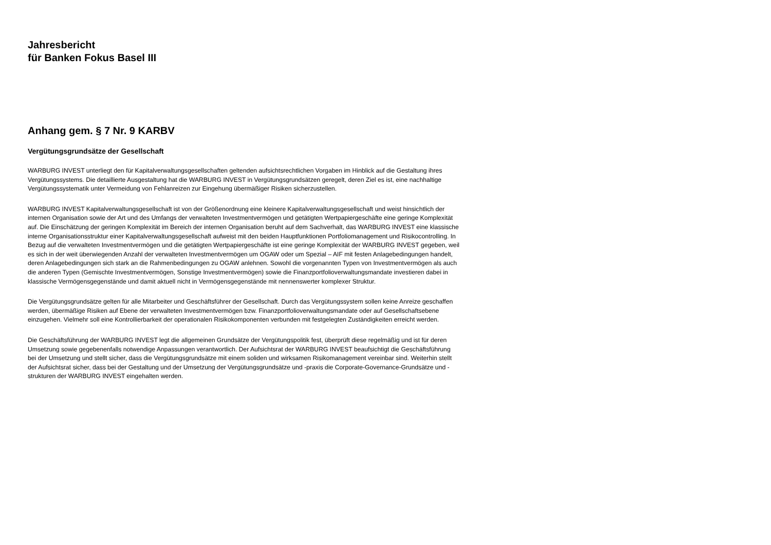Jahresbericht
für Banken Fokus Basel III
Anhang gem. § 7 Nr. 9 KARBV
Vergütungsgrundsätze der Gesellschaft
WARBURG INVEST unterliegt den für Kapitalverwaltungsgesellschaften geltenden aufsichtsrechtlichen Vorgaben im Hinblick auf die Gestaltung ihres Vergütungssystems. Die detaillierte Ausgestaltung hat die WARBURG INVEST in Vergütungsgrundsätzen geregelt, deren Ziel es ist, eine nachhaltige Vergütungssystematik unter Vermeidung von Fehlanreizen zur Eingehung übermäßiger Risiken sicherzustellen.
WARBURG INVEST Kapitalverwaltungsgesellschaft ist von der Größenordnung eine kleinere Kapitalverwaltungsgesellschaft und weist hinsichtlich der internen Organisation sowie der Art und des Umfangs der verwalteten Investmentvermögen und getätigten Wertpapiergeschäfte eine geringe Komplexität auf. Die Einschätzung der geringen Komplexität im Bereich der internen Organisation beruht auf dem Sachverhalt, das WARBURG INVEST eine klassische interne Organisationsstruktur einer Kapitalverwaltungsgesellschaft aufweist mit den beiden Hauptfunktionen Portfoliomanagement und Risikocontrolling. In Bezug auf die verwalteten Investmentvermögen und die getätigten Wertpapiergeschäfte ist eine geringe Komplexität der WARBURG INVEST gegeben, weil es sich in der weit überwiegenden Anzahl der verwalteten Investmentvermögen um OGAW oder um Spezial – AIF mit festen Anlagebedingungen handelt, deren Anlagebedingungen sich stark an die Rahmenbedingungen zu OGAW anlehnen. Sowohl die vorgenannten Typen von Investmentvermögen als auch die anderen Typen (Gemischte Investmentvermögen, Sonstige Investmentvermögen) sowie die Finanzportfolioverwaltungsmandate investieren dabei in klassische Vermögensgegenstände und damit aktuell nicht in Vermögensgegenstände mit nennenswerter komplexer Struktur.
Die Vergütungsgrundsätze gelten für alle Mitarbeiter und Geschäftsführer der Gesellschaft. Durch das Vergütungssystem sollen keine Anreize geschaffen werden, übermäßige Risiken auf Ebene der verwalteten Investmentvermögen bzw. Finanzportfolioverwaltungsmandate oder auf Gesellschaftsebene einzugehen. Vielmehr soll eine Kontrollierbarkeit der operationalen Risikokomponenten verbunden mit festgelegten Zuständigkeiten erreicht werden.
Die Geschäftsführung der WARBURG INVEST legt die allgemeinen Grundsätze der Vergütungspolitik fest, überprüft diese regelmäßig und ist für deren Umsetzung sowie gegebenenfalls notwendige Anpassungen verantwortlich. Der Aufsichtsrat der WARBURG INVEST beaufsichtigt die Geschäftsführung bei der Umsetzung und stellt sicher, dass die Vergütungsgrundsätze mit einem soliden und wirksamen Risikomanagement vereinbar sind. Weiterhin stellt der Aufsichtsrat sicher, dass bei der Gestaltung und der Umsetzung der Vergütungsgrundsätze und -praxis die Corporate-Governance-Grundsätze und -strukturen der WARBURG INVEST eingehalten werden.